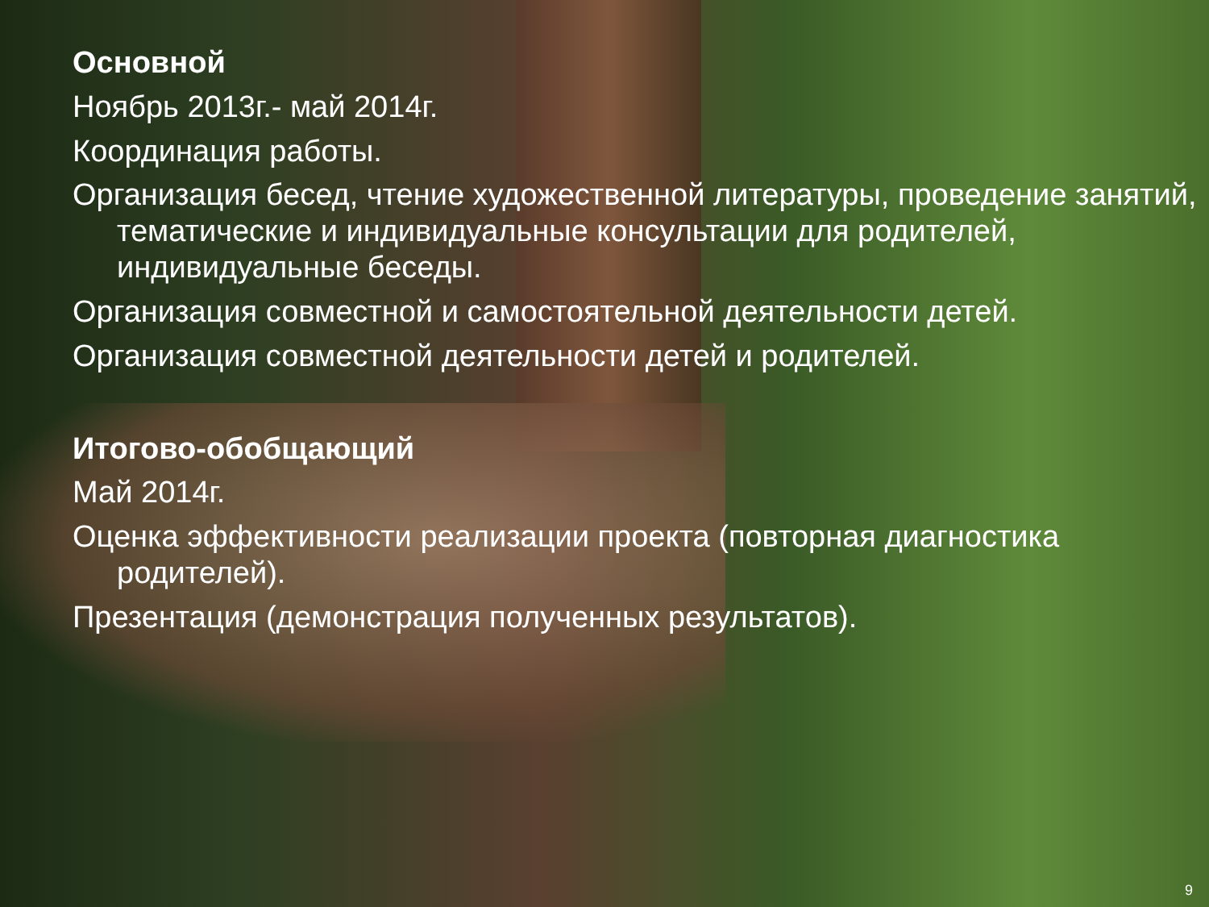Основной
Ноябрь 2013г.- май 2014г.
Координация работы.
Организация бесед, чтение художественной литературы, проведение занятий, тематические и индивидуальные консультации для родителей, индивидуальные беседы.
Организация совместной и самостоятельной деятельности детей.
Организация совместной деятельности детей и родителей.
Итогово-обобщающий
Май 2014г.
Оценка эффективности реализации проекта (повторная диагностика родителей).
Презентация (демонстрация полученных результатов).
9